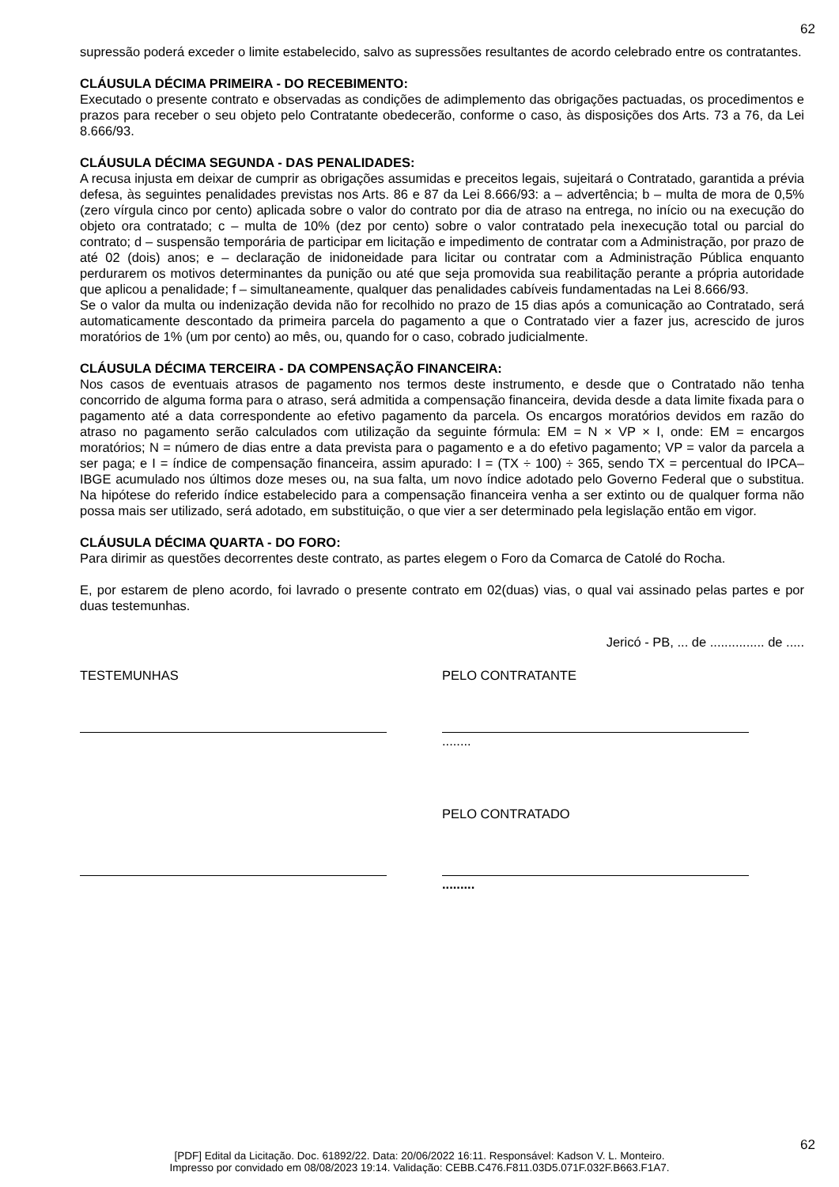62
supressão poderá exceder o limite estabelecido, salvo as supressões resultantes de acordo celebrado entre os contratantes.
CLÁUSULA DÉCIMA PRIMEIRA - DO RECEBIMENTO:
Executado o presente contrato e observadas as condições de adimplemento das obrigações pactuadas, os procedimentos e prazos para receber o seu objeto pelo Contratante obedecerão, conforme o caso, às disposições dos Arts. 73 a 76, da Lei 8.666/93.
CLÁUSULA DÉCIMA SEGUNDA - DAS PENALIDADES:
A recusa injusta em deixar de cumprir as obrigações assumidas e preceitos legais, sujeitará o Contratado, garantida a prévia defesa, às seguintes penalidades previstas nos Arts. 86 e 87 da Lei 8.666/93: a – advertência; b – multa de mora de 0,5% (zero vírgula cinco por cento) aplicada sobre o valor do contrato por dia de atraso na entrega, no início ou na execução do objeto ora contratado; c – multa de 10% (dez por cento) sobre o valor contratado pela inexecução total ou parcial do contrato; d – suspensão temporária de participar em licitação e impedimento de contratar com a Administração, por prazo de até 02 (dois) anos; e – declaração de inidoneidade para licitar ou contratar com a Administração Pública enquanto perdurarem os motivos determinantes da punição ou até que seja promovida sua reabilitação perante a própria autoridade que aplicou a penalidade; f – simultaneamente, qualquer das penalidades cabíveis fundamentadas na Lei 8.666/93.
Se o valor da multa ou indenização devida não for recolhido no prazo de 15 dias após a comunicação ao Contratado, será automaticamente descontado da primeira parcela do pagamento a que o Contratado vier a fazer jus, acrescido de juros moratórios de 1% (um por cento) ao mês, ou, quando for o caso, cobrado judicialmente.
CLÁUSULA DÉCIMA TERCEIRA - DA COMPENSAÇÃO FINANCEIRA:
Nos casos de eventuais atrasos de pagamento nos termos deste instrumento, e desde que o Contratado não tenha concorrido de alguma forma para o atraso, será admitida a compensação financeira, devida desde a data limite fixada para o pagamento até a data correspondente ao efetivo pagamento da parcela. Os encargos moratórios devidos em razão do atraso no pagamento serão calculados com utilização da seguinte fórmula: EM = N × VP × I, onde: EM = encargos moratórios; N = número de dias entre a data prevista para o pagamento e a do efetivo pagamento; VP = valor da parcela a ser paga; e I = índice de compensação financeira, assim apurado: I = (TX ÷ 100) ÷ 365, sendo TX = percentual do IPCA–IBGE acumulado nos últimos doze meses ou, na sua falta, um novo índice adotado pelo Governo Federal que o substitua. Na hipótese do referido índice estabelecido para a compensação financeira venha a ser extinto ou de qualquer forma não possa mais ser utilizado, será adotado, em substituição, o que vier a ser determinado pela legislação então em vigor.
CLÁUSULA DÉCIMA QUARTA - DO FORO:
Para dirimir as questões decorrentes deste contrato, as partes elegem o Foro da Comarca de Catolé do Rocha.
E, por estarem de pleno acordo, foi lavrado o presente contrato em 02(duas) vias, o qual vai assinado pelas partes e por duas testemunhas.
Jericó - PB, ... de ............... de .....
TESTEMUNHAS PELO CONTRATANTE
........
PELO CONTRATADO
.........
62
[PDF] Edital da Licitação. Doc. 61892/22. Data: 20/06/2022 16:11. Responsável: Kadson V. L. Monteiro.
Impresso por convidado em 08/08/2023 19:14. Validação: CEBB.C476.F811.03D5.071F.032F.B663.F1A7.